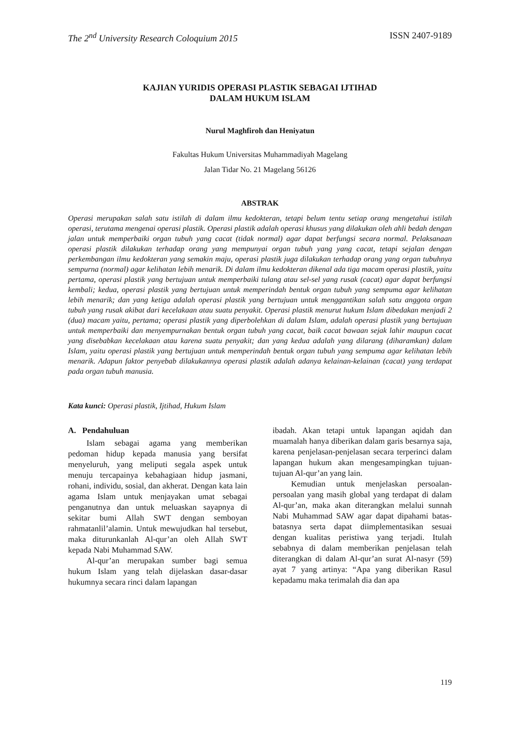The 2<sup>nd</sup> University Research Coloquium 2015 ISSN 2407-9189
KAJIAN YURIDIS OPERASI PLASTIK SEBAGAI IJTIHAD
DALAM HUKUM ISLAM
Nurul Maghfiroh dan Heniyatun
Fakultas Hukum Universitas Muhammadiyah Magelang
Jalan Tidar No. 21 Magelang 56126
ABSTRAK
Operasi merupakan salah satu istilah di dalam ilmu kedokteran, tetapi belum tentu setiap orang mengetahui istilah operasi, terutama mengenai operasi plastik. Operasi plastik adalah operasi khusus yang dilakukan oleh ahli bedah dengan jalan untuk memperbaiki organ tubuh yang cacat (tidak normal) agar dapat berfungsi secara normal. Pelaksanaan operasi plastik dilakukan terhadap orang yang mempunyai organ tubuh yang yang cacat, tetapi sejalan dengan perkembangan ilmu kedokteran yang semakin maju, operasi plastik juga dilakukan terhadap orang yang organ tubuhnya sempurna (normal) agar kelihatan lebih menarik. Di dalam ilmu kedokteran dikenal ada tiga macam operasi plastik, yaitu pertama, operasi plastik yang bertujuan untuk memperbaiki tulang atau sel-sel yang rusak (cacat) agar dapat berfungsi kembali; kedua, operasi plastik yang bertujuan untuk memperindah bentuk organ tubuh yang sempuma agar kelihatan lebih menarik; dan yang ketiga adalah operasi plastik yang bertujuan untuk menggantikan salah satu anggota organ tubuh yang rusak akibat dari kecelakaan atau suatu penyakit. Operasi plastik menurut hukum Islam dibedakan menjadi 2 (dua) macam yaitu, pertama; operasi plastik yang diperbolehkan di dalam Islam, adalah operasi plastik yang bertujuan untuk memperbaiki dan menyempurnakan bentuk organ tubuh yang cacat, baik cacat bawaan sejak lahir maupun cacat yang disebabkan kecelakaan atau karena suatu penyakit; dan yang kedua adalah yang dilarang (diharamkan) dalam Islam, yaitu operasi plastik yang bertujuan untuk memperindah bentuk organ tubuh yang sempuma agar kelihatan lebih menarik. Adapun faktor penyebab dilakukannya operasi plastik adalah adanya kelainan-kelainan (cacat) yang terdapat pada organ tubuh manusia.
Kata kunci: Operasi plastik, Ijtihad, Hukum Islam
A. Pendahuluan
Islam sebagai agama yang memberikan pedoman hidup kepada manusia yang bersifat menyeluruh, yang meliputi segala aspek untuk menuju tercapainya kebahagiaan hidup jasmani, rohani, individu, sosial, dan akherat. Dengan kata lain agama Islam untuk menjayakan umat sebagai penganutnya dan untuk meluaskan sayapnya di sekitar bumi Allah SWT dengan semboyan rahmatanlil’alamin. Untuk mewujudkan hal tersebut, maka diturunkanlah Al-qur’an oleh Allah SWT kepada Nabi Muhammad SAW.
Al-qur’an merupakan sumber bagi semua hukum Islam yang telah dijelaskan dasar-dasar hukumnya secara rinci dalam lapangan
ibadah. Akan tetapi untuk lapangan aqidah dan muamalah hanya diberikan dalam garis besarnya saja, karena penjelasan-penjelasan secara terperinci dalam lapangan hukum akan mengesampingkan tujuan-tujuan Al-qur’an yang lain.
Kemudian untuk menjelaskan persoalan-persoalan yang masih global yang terdapat di dalam Al-qur’an, maka akan diterangkan melalui sunnah Nabi Muhammad SAW agar dapat dipahami batas-batasnya serta dapat diimplementasikan sesuai dengan kualitas peristiwa yang terjadi. Itulah sebabnya di dalam memberikan penjelasan telah diterangkan di dalam Al-qur’an surat Al-nasyr (59) ayat 7 yang artinya: “Apa yang diberikan Rasul kepadamu maka terimalah dia dan apa
119